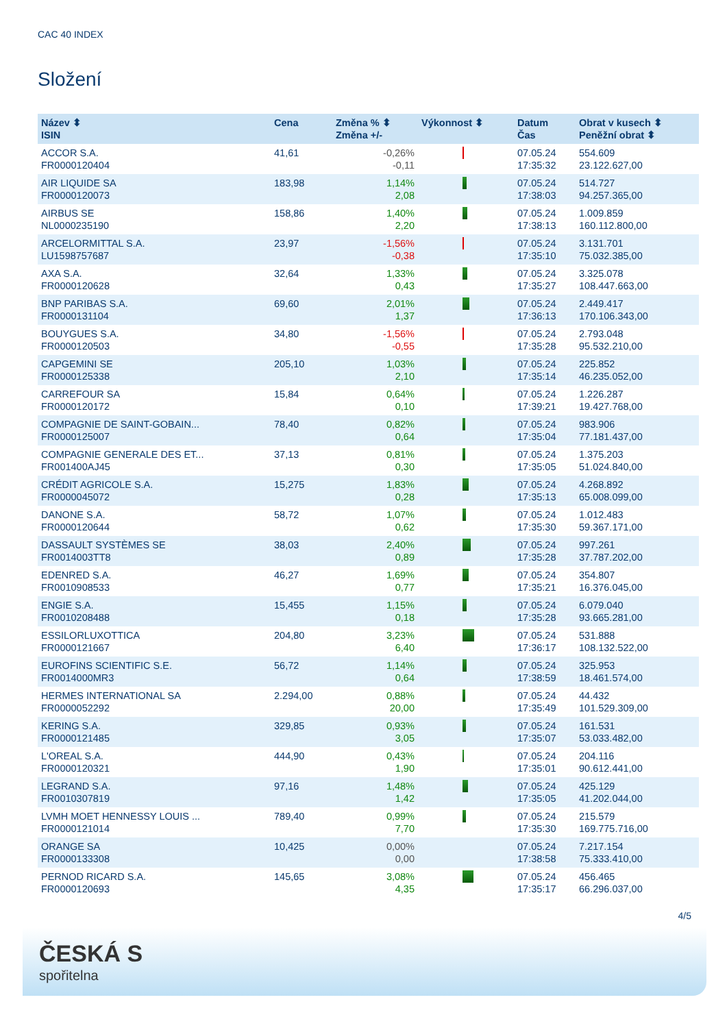CAC 40 INDEX
Složení
| Název ⬍ ISIN | Cena | Změna % ⬍ Změna +/- | Výkonnost ⬍ | Datum Čas | Obrat v kusech ⬍ Peněžní obrat ⬍ |
| --- | --- | --- | --- | --- | --- |
| ACCOR S.A. FR0000120404 | 41,61 | -0,26% -0,11 | | 07.05.24 17:35:32 | 554.609 23.122.627,00 |
| AIR LIQUIDE SA FR0000120073 | 183,98 | 1,14% 2,08 | | 07.05.24 17:38:03 | 514.727 94.257.365,00 |
| AIRBUS SE NL0000235190 | 158,86 | 1,40% 2,20 | | 07.05.24 17:38:13 | 1.009.859 160.112.800,00 |
| ARCELORMITTAL S.A. LU1598757687 | 23,97 | -1,56% -0,38 | | 07.05.24 17:35:10 | 3.131.701 75.032.385,00 |
| AXA S.A. FR0000120628 | 32,64 | 1,33% 0,43 | | 07.05.24 17:35:27 | 3.325.078 108.447.663,00 |
| BNP PARIBAS S.A. FR0000131104 | 69,60 | 2,01% 1,37 | | 07.05.24 17:36:13 | 2.449.417 170.106.343,00 |
| BOUYGUES S.A. FR0000120503 | 34,80 | -1,56% -0,55 | | 07.05.24 17:35:28 | 2.793.048 95.532.210,00 |
| CAPGEMINI SE FR0000125338 | 205,10 | 1,03% 2,10 | | 07.05.24 17:35:14 | 225.852 46.235.052,00 |
| CARREFOUR SA FR0000120172 | 15,84 | 0,64% 0,10 | | 07.05.24 17:39:21 | 1.226.287 19.427.768,00 |
| COMPAGNIE DE SAINT-GOBAIN... FR0000125007 | 78,40 | 0,82% 0,64 | | 07.05.24 17:35:04 | 983.906 77.181.437,00 |
| COMPAGNIE GENERALE DES ET... FR001400AJ45 | 37,13 | 0,81% 0,30 | | 07.05.24 17:35:05 | 1.375.203 51.024.840,00 |
| CRÉDIT AGRICOLE S.A. FR0000045072 | 15,275 | 1,83% 0,28 | | 07.05.24 17:35:13 | 4.268.892 65.008.099,00 |
| DANONE S.A. FR0000120644 | 58,72 | 1,07% 0,62 | | 07.05.24 17:35:30 | 1.012.483 59.367.171,00 |
| DASSAULT SYSTÈMES SE FR0014003TT8 | 38,03 | 2,40% 0,89 | | 07.05.24 17:35:28 | 997.261 37.787.202,00 |
| EDENRED S.A. FR0010908533 | 46,27 | 1,69% 0,77 | | 07.05.24 17:35:21 | 354.807 16.376.045,00 |
| ENGIE S.A. FR0010208488 | 15,455 | 1,15% 0,18 | | 07.05.24 17:35:28 | 6.079.040 93.665.281,00 |
| ESSILORLUXOTTICA FR0000121667 | 204,80 | 3,23% 6,40 | | 07.05.24 17:36:17 | 531.888 108.132.522,00 |
| EUROFINS SCIENTIFIC S.E. FR0014000MR3 | 56,72 | 1,14% 0,64 | | 07.05.24 17:38:59 | 325.953 18.461.574,00 |
| HERMES INTERNATIONAL SA FR0000052292 | 2.294,00 | 0,88% 20,00 | | 07.05.24 17:35:49 | 44.432 101.529.309,00 |
| KERING S.A. FR0000121485 | 329,85 | 0,93% 3,05 | | 07.05.24 17:35:07 | 161.531 53.033.482,00 |
| L'OREAL S.A. FR0000120321 | 444,90 | 0,43% 1,90 | | 07.05.24 17:35:01 | 204.116 90.612.441,00 |
| LEGRAND S.A. FR0010307819 | 97,16 | 1,48% 1,42 | | 07.05.24 17:35:05 | 425.129 41.202.044,00 |
| LVMH MOET HENNESSY LOUIS ... FR0000121014 | 789,40 | 0,99% 7,70 | | 07.05.24 17:35:30 | 215.579 169.775.716,00 |
| ORANGE SA FR0000133308 | 10,425 | 0,00% 0,00 | | 07.05.24 17:38:58 | 7.217.154 75.333.410,00 |
| PERNOD RICARD S.A. FR0000120693 | 145,65 | 3,08% 4,35 | | 07.05.24 17:35:17 | 456.465 66.296.037,00 |
4/5
ČESKÁ S
spořitelna